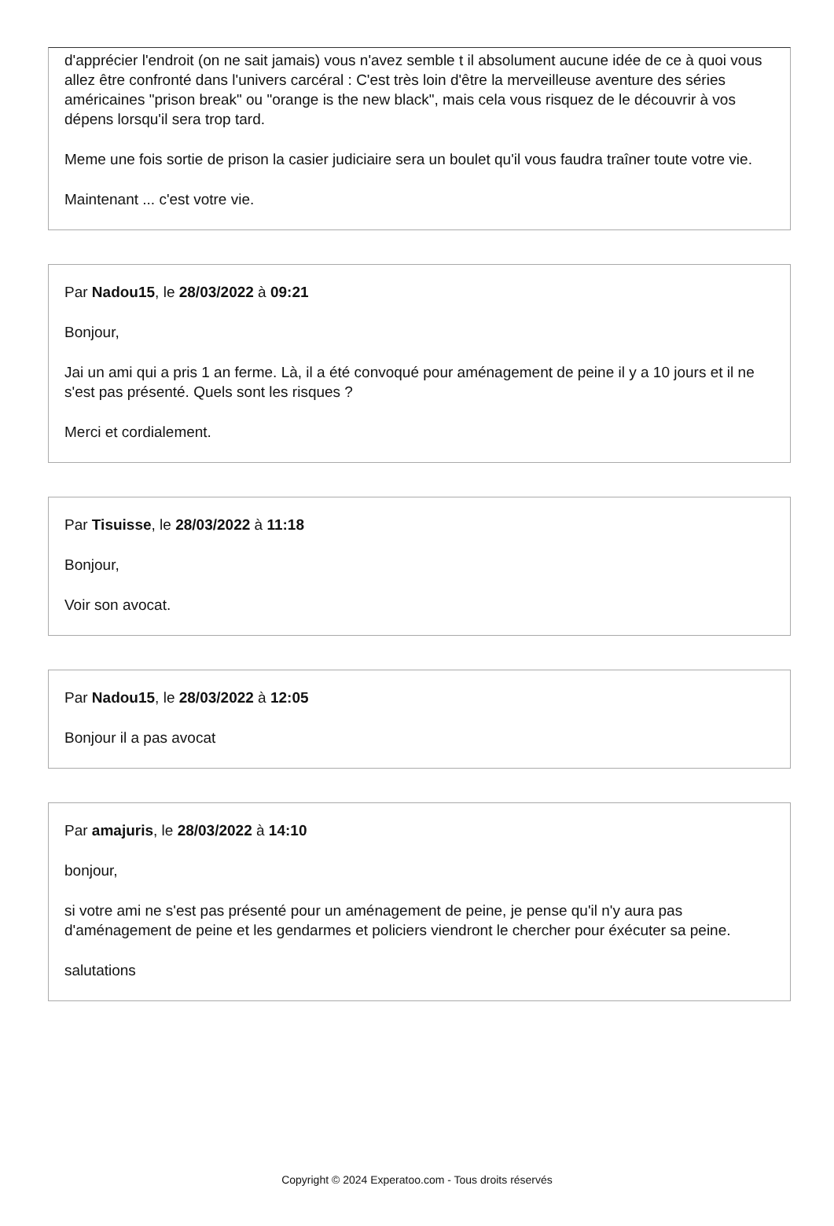d'apprécier l'endroit (on ne sait jamais) vous n'avez semble t il absolument aucune idée de ce à quoi vous allez être confronté dans l'univers carcéral : C'est très loin d'être la merveilleuse aventure des séries américaines "prison break" ou "orange is the new black", mais cela vous risquez de le découvrir à vos dépens lorsqu'il sera trop tard.
Meme une fois sortie de prison la casier judiciaire sera un boulet qu'il vous faudra traîner toute votre vie.
Maintenant ... c'est votre vie.
Par Nadou15, le 28/03/2022 à 09:21
Bonjour,
Jai un ami qui a pris 1 an ferme. Là, il a été convoqué pour aménagement de peine il y a 10 jours et il ne s'est pas présenté. Quels sont les risques ?
Merci et cordialement.
Par Tisuisse, le 28/03/2022 à 11:18
Bonjour,
Voir son avocat.
Par Nadou15, le 28/03/2022 à 12:05
Bonjour il a pas avocat
Par amajuris, le 28/03/2022 à 14:10
bonjour,
si votre ami ne s'est pas présenté pour un aménagement de peine, je pense qu'il n'y aura pas d'aménagement de peine et les gendarmes et policiers viendront le chercher pour éxécuter sa peine.
salutations
Copyright © 2024 Experatoo.com - Tous droits réservés